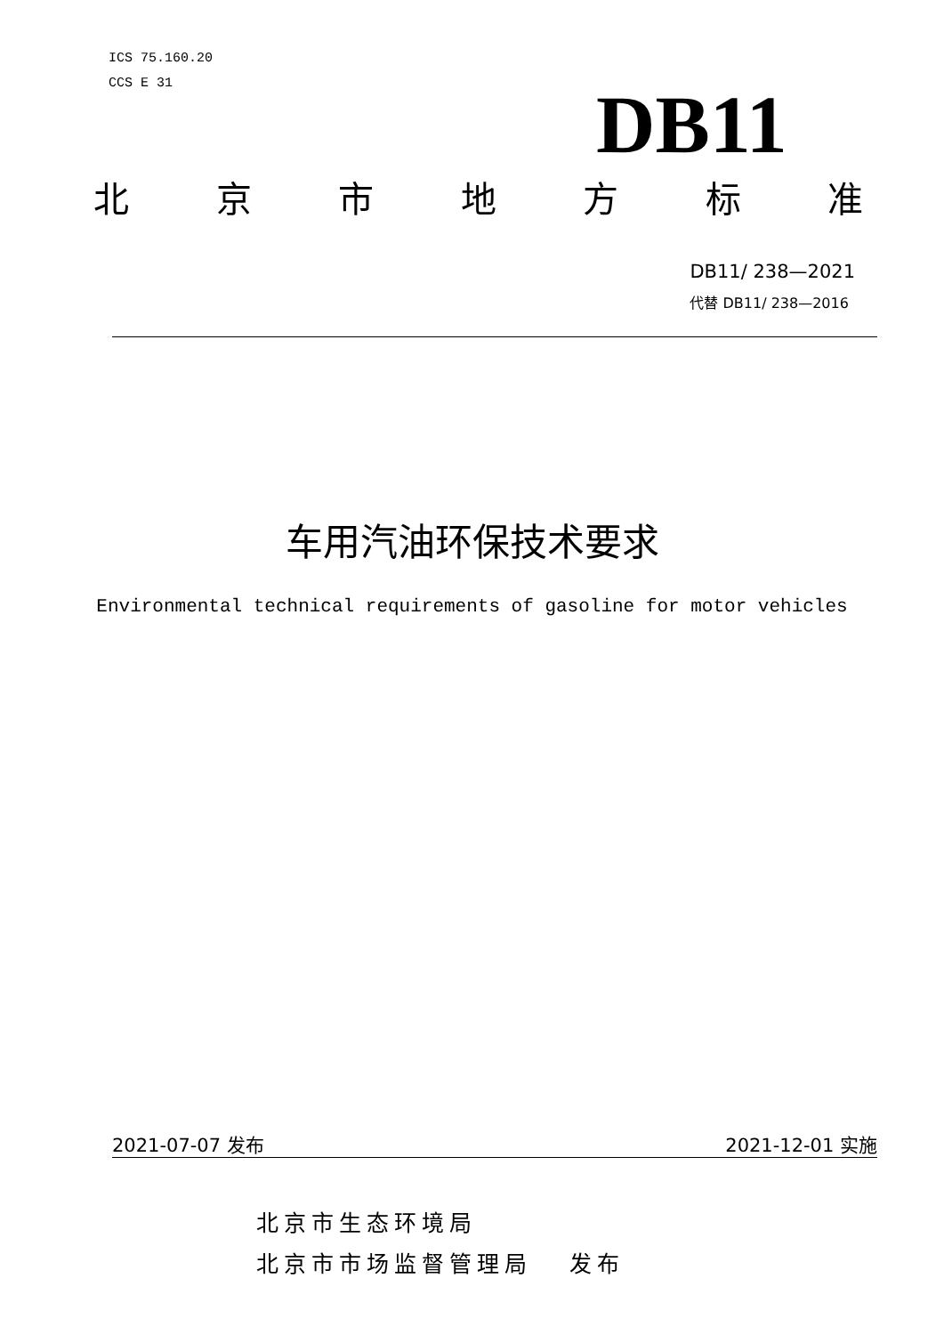ICS 75.160.20
CCS E 31
DB11
北京市地方标准
DB11/ 238—2021
代替 DB11/ 238—2016
车用汽油环保技术要求
Environmental technical requirements of gasoline for motor vehicles
2021-07-07 发布 2021-12-01 实施
北京市生态环境局
北京市市场监督管理局 发布